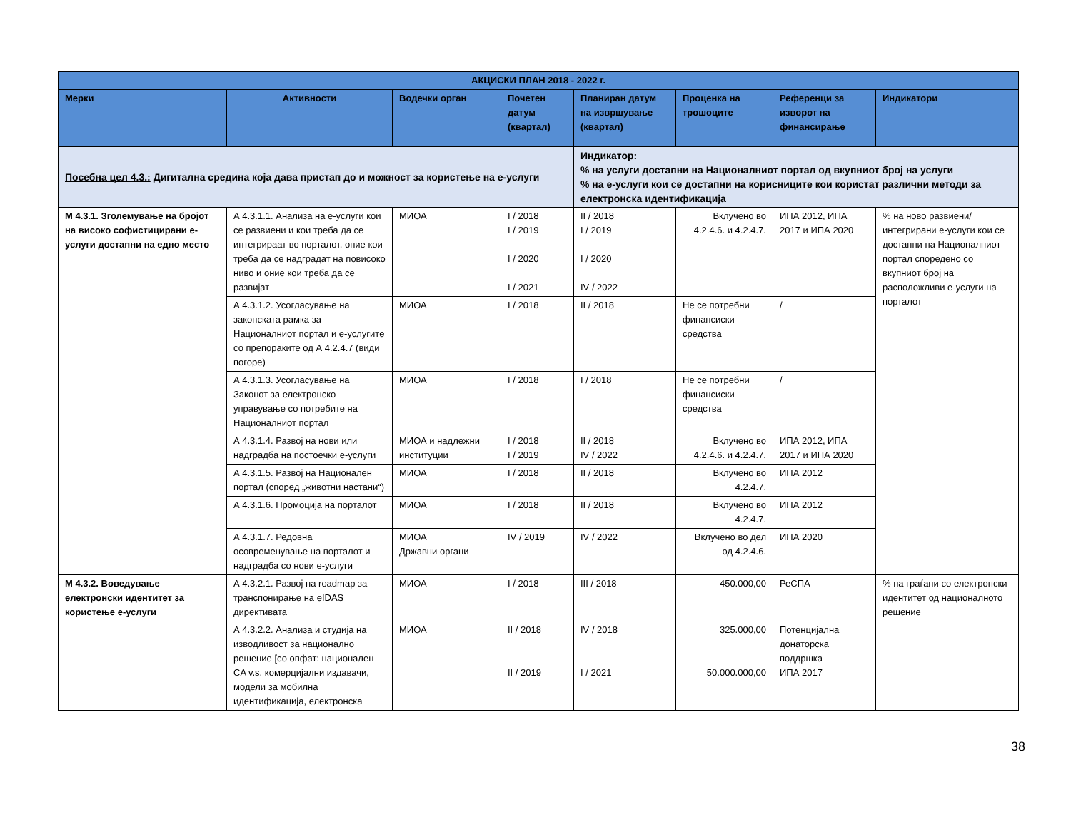| АКЦИСКИ ПЛАН 2018 - 2022 г. | | | | | | | |
| --- | --- | --- | --- | --- | --- | --- | --- |
| Мерки | Активности | Водечки орган | Почетен датум (квартал) | Планиран датум на извршување (квартал) | Проценка на трошоците | Референци за изворот на финансирање | Индикатори |
| Посебна цел 4.3.: Дигитална средина која дава пристап до и можност за користење на е-услуги | | | | Индикатор: % на услуги достапни на Националниот портал од вкупниот број на услуги % на е-услуги кои се достапни на корисниците кои користат различни методи за електронска идентификација | | | |
| М 4.3.1. Зголемување на бројот на високо софистицирани е-услуги достапни на едно место | А 4.3.1.1. Анализа на е-услуги кои се развиени и кои треба да се интегрираат во порталот, оние кои треба да се надградат на повисоко ниво и оние кои треба да се развијат | МИОА | I / 2018 I / 2019 I / 2020 I / 2021 | II / 2018 I / 2019 I / 2020 IV / 2022 | Вклучено во 4.2.4.6. и 4.2.4.7. | ИПА 2012, ИПА 2017 и ИПА 2020 | % на ново развиени/ интегрирани е-услуги кои се достапни на Националниот портал споредено со вкупниот број на расположливи е-услуги на порталот |
| | А 4.3.1.2. Усогласување на законската рамка за Националниот портал и е-услугите со препораките од А 4.2.4.7 (види погоре) | МИОА | I / 2018 | II / 2018 | Не се потребни финансиски средства | / | |
| | А 4.3.1.3. Усогласување на Законот за електронско управување со потребите на Националниот портал | МИОА | I / 2018 | I / 2018 | Не се потребни финансиски средства | / | |
| | А 4.3.1.4. Развој на нови или надградба на постоечки е-услуги | МИОА и надлежни институции | I / 2018 I / 2019 | II / 2018 IV / 2022 | Вклучено во 4.2.4.6. и 4.2.4.7. | ИПА 2012, ИПА 2017 и ИПА 2020 | |
| | А 4.3.1.5. Развој на Национален портал (според „животни настани“) | МИОА | I / 2018 | II / 2018 | Вклучено во 4.2.4.7. | ИПА 2012 | |
| | А 4.3.1.6. Промоција на порталот | МИОА | I / 2018 | II / 2018 | Вклучено во 4.2.4.7. | ИПА 2012 | |
| | А 4.3.1.7. Редовна осовременување на порталот и надградба со нови е-услуги | МИОА Државни органи | IV / 2019 | IV / 2022 | Вклучено во дел од 4.2.4.6. | ИПА 2020 | |
| М 4.3.2. Воведување електронски идентитет за користење е-услуги | А 4.3.2.1. Развој на roadmap за транспонирање на eIDAS директивата | МИОА | I / 2018 | III / 2018 | 450.000,00 | РеСПА | % на граѓани со електронски идентитет од националното решение |
| | А 4.3.2.2. Анализа и студија на изводливост за национално решение [со опфат: национален CA v.s. комерцијални издавачи, модели за мобилна идентификација, електронска | МИОА | II / 2018 II / 2019 | IV / 2018 I / 2021 | 325.000,00 50.000.000,00 | Потенцијална донаторска поддршка ИПА 2017 | |
38